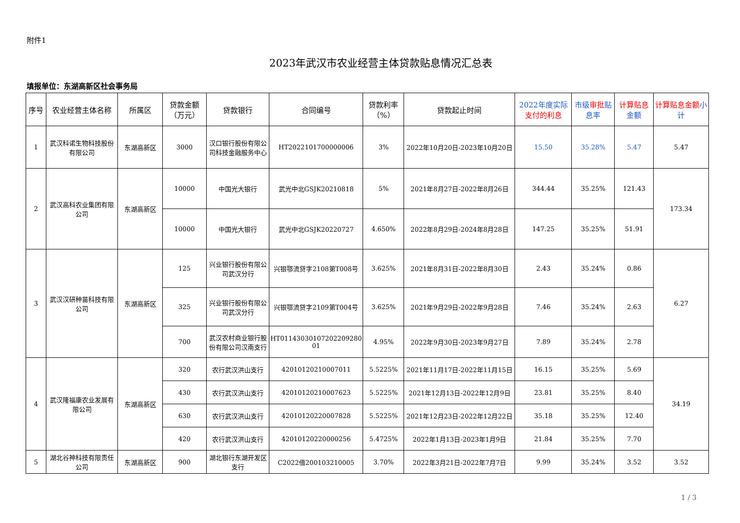附件1
2023年武汉市农业经营主体贷款贴息情况汇总表
填报单位：东湖高新区社会事务局
| 序号 | 农业经营主体名称 | 所属区 | 贷款金额（万元） | 贷款银行 | 合同编号 | 贷款利率（%） | 贷款起止时间 | 2022年度实际 支付的利息 | 市级 审批 贴息率 | 计算贴息 金额 | 计算贴息金额 小计 |
| --- | --- | --- | --- | --- | --- | --- | --- | --- | --- | --- | --- |
| 1 | 武汉科诺生物科技股份有限公司 | 东湖高新区 | 3000 | 汉口银行股份有限公司科技金融服务中心 | HT2022101700000006 | 3% | 2022年10月20日-2023年10月20日 | 15.50 | 35.28% | 5.47 | 5.47 |
| 2 | 武汉高科农业集团有限公司 | 东湖高新区 | 10000 | 中国光大银行 | 武光中北GSJK20210818 | 5% | 2021年8月27日-2022年8月26日 | 344.44 | 35.25% | 121.43 | 173.34 |
| | | | 10000 | 中国光大银行 | 武光中北GSJK20220727 | 4.650% | 2022年8月29日-2024年8月28日 | 147.25 | 35.25% | 51.91 | |
| 3 | 武汉汉研种苗科技有限公司 | 东湖高新区 | 125 | 兴业银行股份有限公司武汉分行 | 兴银鄂流贷字2108第T008号 | 3.625% | 2021年8月31日-2022年8月30日 | 2.43 | 35.24% | 0.86 | 6.27 |
| | | | 325 | 兴业银行股份有限公司武汉分行 | 兴银鄂流贷字2109第T004号 | 3.625% | 2021年9月29日-2022年9月28日 | 7.46 | 35.24% | 2.63 | |
| | | | 700 | 武汉农村商业银行股份有限公司汉南支行 | HT01143030107202209280 01 | 4.95% | 2022年9月30日-2023年9月27日 | 7.89 | 35.24% | 2.78 | |
| 4 | 武汉隆福康农业发展有限公司 | 东湖高新区 | 320 | 农行武汉洪山支行 | 42010120210007011 | 5.5225% | 2021年11月17日-2022年11月15日 | 16.15 | 35.25% | 5.69 | 34.19 |
| | | | 430 | 农行武汉洪山支行 | 42010120210007623 | 5.5225% | 2021年12月13日-2022年12月9日 | 23.81 | 35.25% | 8.40 | |
| | | | 630 | 农行武汉洪山支行 | 42010120220007828 | 5.5225% | 2021年12月23日-2022年12月22日 | 35.18 | 35.25% | 12.40 | |
| | | | 420 | 农行武汉洪山支行 | 42010120220000256 | 5.4725% | 2022年1月13日-2023年1月9日 | 21.84 | 35.25% | 7.70 | |
| 5 | 湖北谷神科技有限责任公司 | 东湖高新区 | 900 | 湖北银行东湖开发区支行 | C2022借200103210005 | 3.70% | 2022年3月21日-2022年7月7日 | 9.99 | 35.24% | 3.52 | 3.52 |
1 / 3